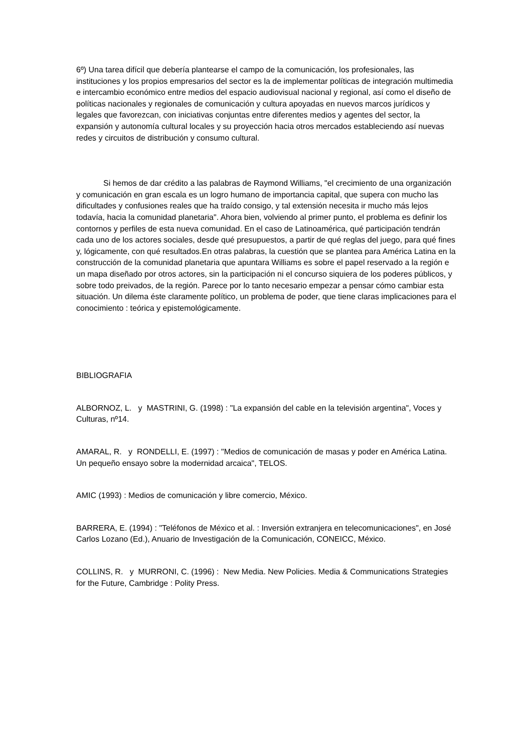6º) Una tarea difícil que debería plantearse el campo de la comunicación, los profesionales, las instituciones y los propios empresarios del sector es la de implementar políticas de integración multimedia e intercambio económico entre medios del espacio audiovisual nacional y regional, así como el diseño de políticas nacionales y regionales de comunicación y cultura apoyadas en nuevos marcos jurídicos y legales que favorezcan, con iniciativas conjuntas entre diferentes medios y agentes del sector, la expansión y autonomía cultural locales y su proyección hacia otros mercados estableciendo así nuevas redes y circuitos de distribución y consumo cultural.
Si hemos de dar crédito a las palabras de Raymond Williams, "el crecimiento de una organización y comunicación en gran escala es un logro humano de importancia capital, que supera con mucho las dificultades y confusiones reales que ha traído consigo, y tal extensión necesita ir mucho más lejos todavía, hacia la comunidad planetaria". Ahora bien, volviendo al primer punto, el problema es definir los contornos y perfiles de esta nueva comunidad. En el caso de Latinoamérica, qué participación tendrán cada uno de los actores sociales, desde qué presupuestos, a partir de qué reglas del juego, para qué fines y, lógicamente, con qué resultados.En otras palabras, la cuestión que se plantea para América Latina en la construcción de la comunidad planetaria que apuntara Williams es sobre el papel reservado a la región e un mapa diseñado por otros actores, sin la participación ni el concurso siquiera de los poderes públicos, y sobre todo preivados, de la región. Parece por lo tanto necesario empezar a pensar cómo cambiar esta situación. Un dilema éste claramente político, un problema de poder, que tiene claras implicaciones para el conocimiento : teórica y epistemológicamente.
BIBLIOGRAFIA
ALBORNOZ, L. y MASTRINI, G. (1998) : "La expansión del cable en la televisión argentina", Voces y Culturas, nº14.
AMARAL, R. y RONDELLI, E. (1997) : "Medios de comunicación de masas y poder en América Latina. Un pequeño ensayo sobre la modernidad arcaica", TELOS.
AMIC (1993) : Medios de comunicación y libre comercio, México.
BARRERA, E. (1994) : "Teléfonos de México et al. : Inversión extranjera en telecomunicaciones", en José Carlos Lozano (Ed.), Anuario de Investigación de la Comunicación, CONEICC, México.
COLLINS, R. y MURRONI, C. (1996) : New Media. New Policies. Media & Communications Strategies for the Future, Cambridge : Polity Press.